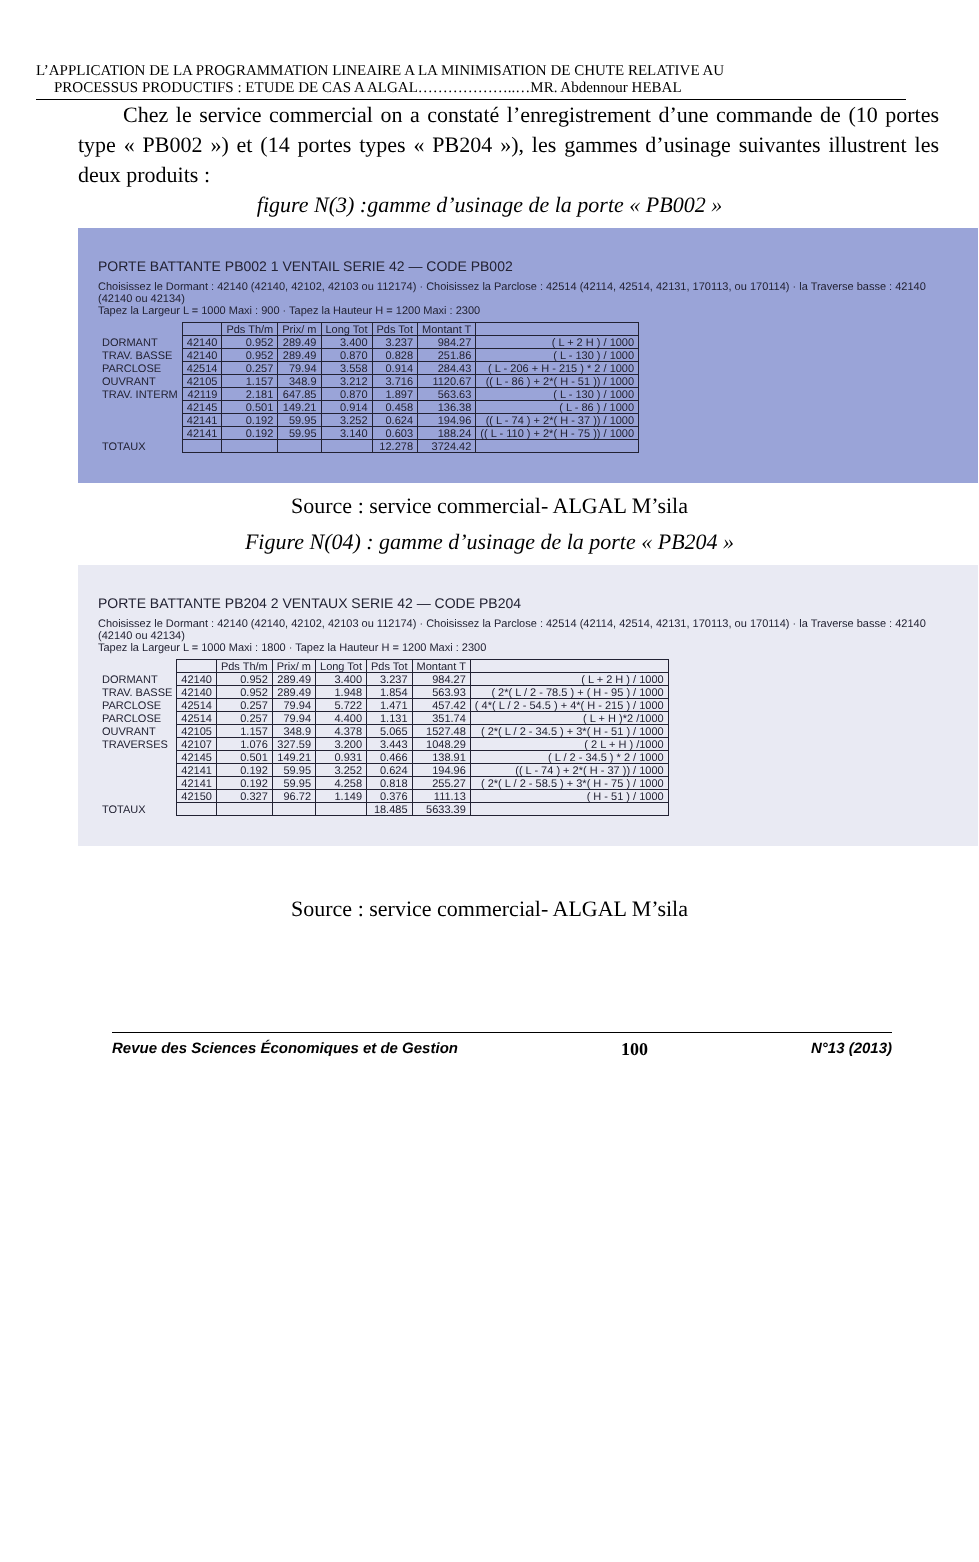L’APPLICATION DE LA PROGRAMMATION LINEAIRE A LA MINIMISATION DE CHUTE RELATIVE AU
PROCESSUS PRODUCTIFS : ETUDE DE CAS A ALGAL………………..…MR. Abdennour HEBAL
Chez le service commercial on a constaté l’enregistrement d’une commande de (10 portes type « PB002 ») et (14 portes types « PB204 »), les gammes d’usinage suivantes illustrent les deux produits :
figure N(3) :gamme d’usinage de la porte « PB002 »
PORTE BATTANTE PB002 1 VENTAIL SERIE 42 — CODE PB002
Choisissez le Dormant : 42140 (42140, 42102, 42103 ou 112174) · Choisissez la Parclose : 42514 (42114, 42514, 42131, 170113, ou 170114) · la Traverse basse : 42140 (42140 ou 42134)
Tapez la Largeur L = 1000 Maxi : 900 · Tapez la Hauteur H = 1200 Maxi : 2300
| | | Pds Th/m | Prix/ m | Long Tot | Pds Tot | Montant T | |
| DORMANT | 42140 | 0.952 | 289.49 | 3.400 | 3.237 | 984.27 | ( L + 2 H ) / 1000 |
| TRAV. BASSE | 42140 | 0.952 | 289.49 | 0.870 | 0.828 | 251.86 | ( L - 130 ) / 1000 |
| PARCLOSE | 42514 | 0.257 | 79.94 | 3.558 | 0.914 | 284.43 | ( L - 206 + H - 215 ) * 2 / 1000 |
| OUVRANT | 42105 | 1.157 | 348.9 | 3.212 | 3.716 | 1120.67 | (( L - 86 ) + 2*( H - 51 )) / 1000 |
| TRAV. INTERM | 42119 | 2.181 | 647.85 | 0.870 | 1.897 | 563.63 | ( L - 130 ) / 1000 |
| | 42145 | 0.501 | 149.21 | 0.914 | 0.458 | 136.38 | ( L - 86 ) / 1000 |
| | 42141 | 0.192 | 59.95 | 3.252 | 0.624 | 194.96 | (( L - 74 ) + 2*( H - 37 )) / 1000 |
| | 42141 | 0.192 | 59.95 | 3.140 | 0.603 | 188.24 | (( L - 110 ) + 2*( H - 75 )) / 1000 |
| TOTAUX | | | | | 12.278 | 3724.42 | |
Source : service commercial- ALGAL M’sila
Figure N(04) : gamme d’usinage de la porte « PB204 »
PORTE BATTANTE PB204 2 VENTAUX SERIE 42 — CODE PB204
Choisissez le Dormant : 42140 (42140, 42102, 42103 ou 112174) · Choisissez la Parclose : 42514 (42114, 42514, 42131, 170113, ou 170114) · la Traverse basse : 42140 (42140 ou 42134)
Tapez la Largeur L = 1000 Maxi : 1800 · Tapez la Hauteur H = 1200 Maxi : 2300
| | | Pds Th/m | Prix/ m | Long Tot | Pds Tot | Montant T | |
| DORMANT | 42140 | 0.952 | 289.49 | 3.400 | 3.237 | 984.27 | ( L + 2 H ) / 1000 |
| TRAV. BASSE | 42140 | 0.952 | 289.49 | 1.948 | 1.854 | 563.93 | ( 2*( L / 2 - 78.5 ) + ( H - 95 ) / 1000 |
| PARCLOSE | 42514 | 0.257 | 79.94 | 5.722 | 1.471 | 457.42 | ( 4*( L / 2 - 54.5 ) + 4*( H - 215 ) / 1000 |
| PARCLOSE | 42514 | 0.257 | 79.94 | 4.400 | 1.131 | 351.74 | ( L + H )*2 /1000 |
| OUVRANT | 42105 | 1.157 | 348.9 | 4.378 | 5.065 | 1527.48 | ( 2*( L / 2 - 34.5 ) + 3*( H - 51 ) / 1000 |
| TRAVERSES | 42107 | 1.076 | 327.59 | 3.200 | 3.443 | 1048.29 | ( 2 L + H ) /1000 |
| | 42145 | 0.501 | 149.21 | 0.931 | 0.466 | 138.91 | ( L / 2 - 34.5 ) * 2 / 1000 |
| | 42141 | 0.192 | 59.95 | 3.252 | 0.624 | 194.96 | (( L - 74 ) + 2*( H - 37 )) / 1000 |
| | 42141 | 0.192 | 59.95 | 4.258 | 0.818 | 255.27 | ( 2*( L / 2 - 58.5 ) + 3*( H - 75 ) / 1000 |
| | 42150 | 0.327 | 96.72 | 1.149 | 0.376 | 111.13 | ( H - 51 ) / 1000 |
| TOTAUX | | | | | 18.485 | 5633.39 | |
Source : service commercial- ALGAL M’sila
Revue des Sciences Économiques et de Gestion 100 N°13 (2013)